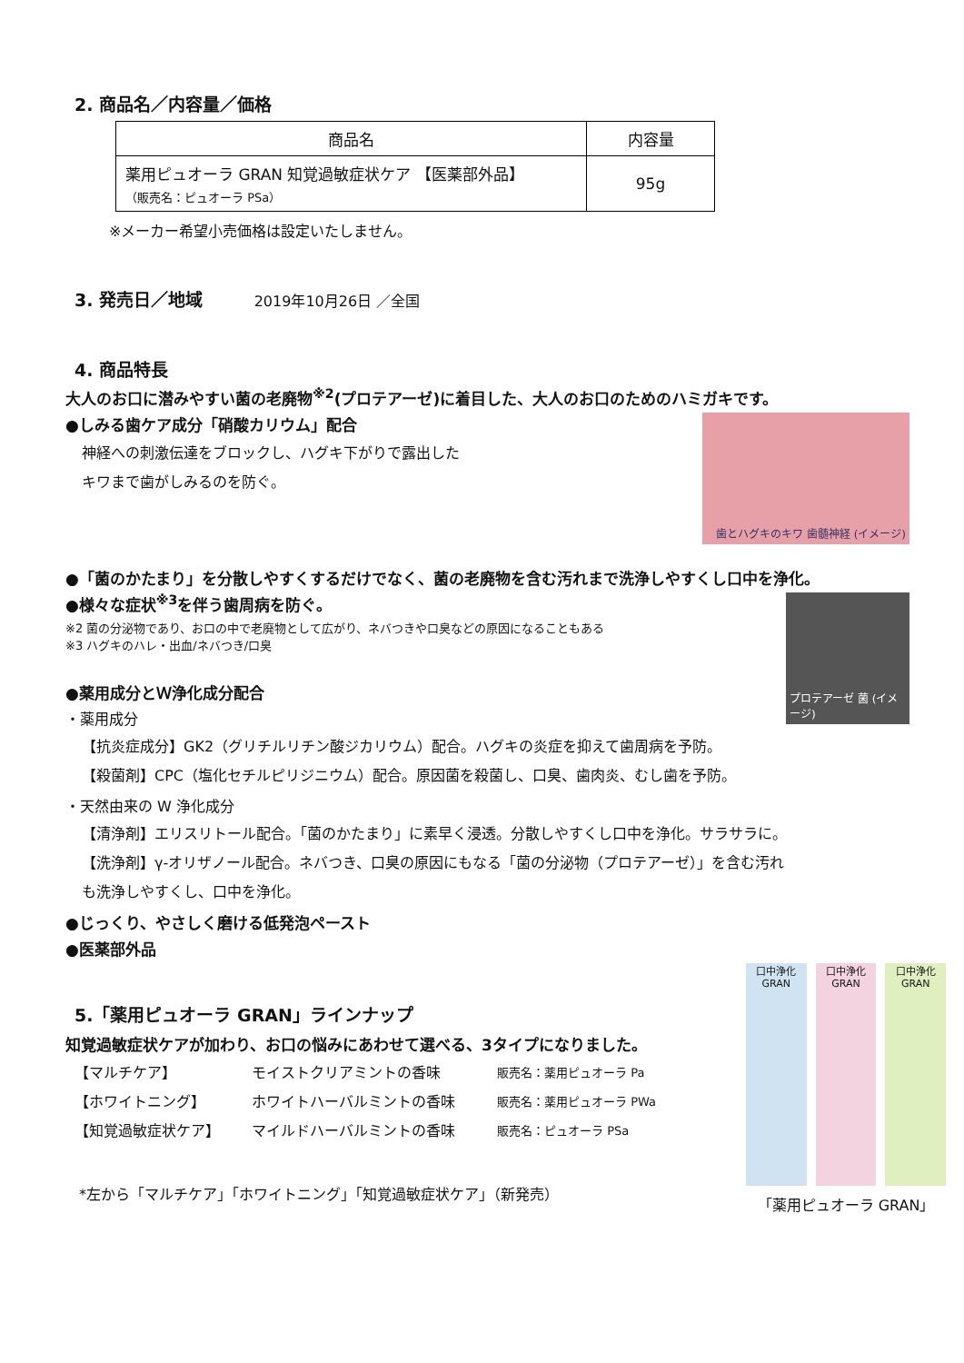2. 商品名／内容量／価格
| 商品名 | 内容量 |
| --- | --- |
| 薬用ピュオーラ GRAN 知覚過敏症状ケア 【医薬部外品】 （販売名：ピュオーラ PSa） | 95g |
※メーカー希望小売価格は設定いたしません。
3. 発売日／地域 2019年10月26日 ／全国
4. 商品特長
大人のお口に潜みやすい菌の老廃物<sup>※2</sup>(プロテアーゼ)に着目した、大人のお口のためのハミガキです。
歯とハグキのキワ 歯髄神経 (イメージ)
●しみる歯ケア成分「硝酸カリウム」配合
神経への刺激伝達をブロックし、ハグキ下がりで露出した
キワまで歯がしみるのを防ぐ。
●「菌のかたまり」を分散しやすくするだけでなく、菌の老廃物を含む汚れまで洗浄しやすくし口中を浄化。
プロテアーゼ 菌 (イメージ)
●様々な症状<sup>※3</sup>を伴う歯周病を防ぐ。
※2 菌の分泌物であり、お口の中で老廃物として広がり、ネバつきや口臭などの原因になることもある
※3 ハグキのハレ・出血/ネバつき/口臭
●薬用成分とＷ浄化成分配合
・薬用成分
【抗炎症成分】GK2（グリチルリチン酸ジカリウム）配合。ハグキの炎症を抑えて歯周病を予防。
【殺菌剤】CPC（塩化セチルピリジニウム）配合。原因菌を殺菌し、口臭、歯肉炎、むし歯を予防。
・天然由来の W 浄化成分
【清浄剤】エリスリトール配合。「菌のかたまり」に素早く浸透。分散しやすくし口中を浄化。サラサラに。
【洗浄剤】γ-オリザノール配合。ネバつき、口臭の原因にもなる「菌の分泌物（プロテアーゼ）」を含む汚れ
も洗浄しやすくし、口中を浄化。
●じっくり、やさしく磨ける低発泡ペースト
●医薬部外品
口中浄化 GRAN 口中浄化 GRAN 口中浄化 GRAN
「薬用ピュオーラ GRAN」
5.「薬用ピュオーラ GRAN」ラインナップ
知覚過敏症状ケアが加わり、お口の悩みにあわせて選べる、3タイプになりました。
【マルチケア】 モイストクリアミントの香味 販売名：薬用ピュオーラ Pa 【ホワイトニング】 ホワイトハーバルミントの香味 販売名：薬用ピュオーラ PWa 【知覚過敏症状ケア】 マイルドハーバルミントの香味 販売名：ピュオーラ PSa
*左から「マルチケア」「ホワイトニング」「知覚過敏症状ケア」（新発売）